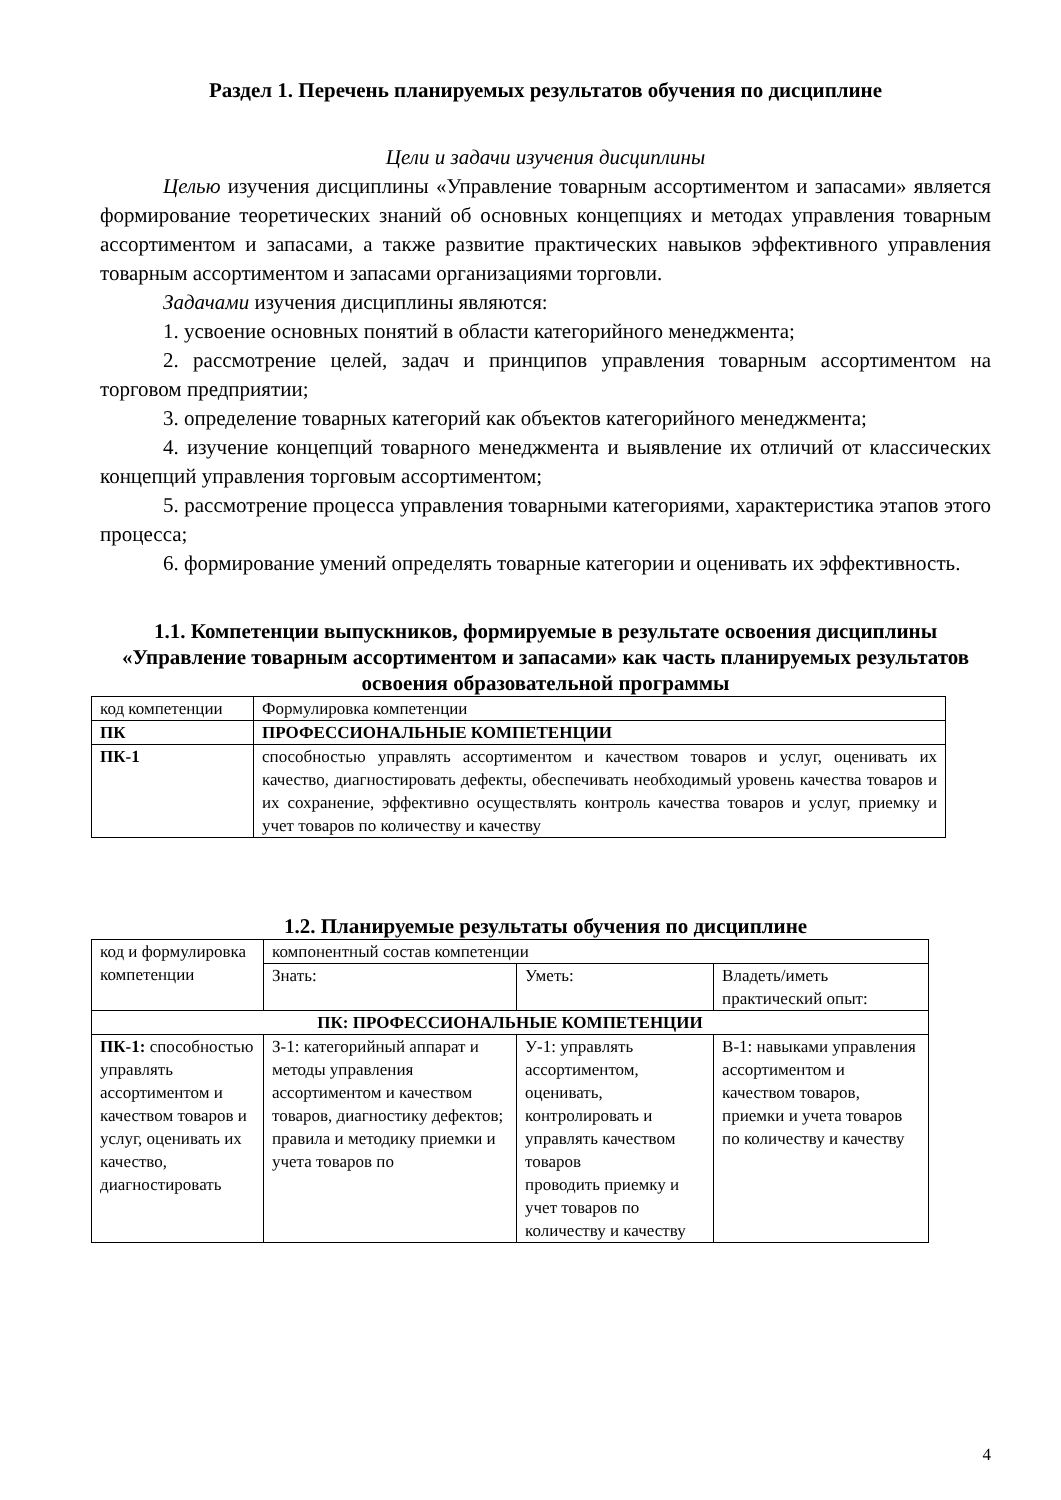Раздел 1. Перечень планируемых результатов обучения по дисциплине
Цели и задачи изучения дисциплины
Целью изучения дисциплины «Управление товарным ассортиментом и запасами» является формирование теоретических знаний об основных концепциях и методах управления товарным ассортиментом и запасами, а также развитие практических навыков эффективного управления товарным ассортиментом и запасами организациями торговли.
Задачами изучения дисциплины являются:
1. усвоение основных понятий в области категорийного менеджмента;
2. рассмотрение целей, задач и принципов управления товарным ассортиментом на торговом предприятии;
3. определение товарных категорий как объектов категорийного менеджмента;
4. изучение концепций товарного менеджмента и выявление их отличий от классических концепций управления торговым ассортиментом;
5. рассмотрение процесса управления товарными категориями, характеристика этапов этого процесса;
6. формирование умений определять товарные категории и оценивать их эффективность.
1.1. Компетенции выпускников, формируемые в результате освоения дисциплины «Управление товарным ассортиментом и запасами» как часть планируемых результатов освоения образовательной программы
| код компетенции | Формулировка компетенции |
| ПК | ПРОФЕССИОНАЛЬНЫЕ КОМПЕТЕНЦИИ |
| ПК-1 | способностью управлять ассортиментом и качеством товаров и услуг, оценивать их качество, диагностировать дефекты, обеспечивать необходимый уровень качества товаров и их сохранение, эффективно осуществлять контроль качества товаров и услуг, приемку и учет товаров по количеству и качеству |
1.2. Планируемые результаты обучения по дисциплине
| код и формулировка компетенции | компонентный состав компетенции | | |
| | Знать: | Уметь: | Владеть/иметь практический опыт: |
| ПК: ПРОФЕССИОНАЛЬНЫЕ КОМПЕТЕНЦИИ | | | |
| ПК-1: способностью управлять ассортиментом и качеством товаров и услуг, оценивать их качество, диагностировать | З-1: категорийный аппарат и методы управления ассортиментом и качеством товаров, диагностику дефектов; правила и методику приемки и учета товаров по | У-1: управлять ассортиментом, оценивать, контролировать и управлять качеством товаров проводить приемку и учет товаров по количеству и качеству | В-1: навыками управления ассортиментом и качеством товаров, приемки и учета товаров по количеству и качеству |
4